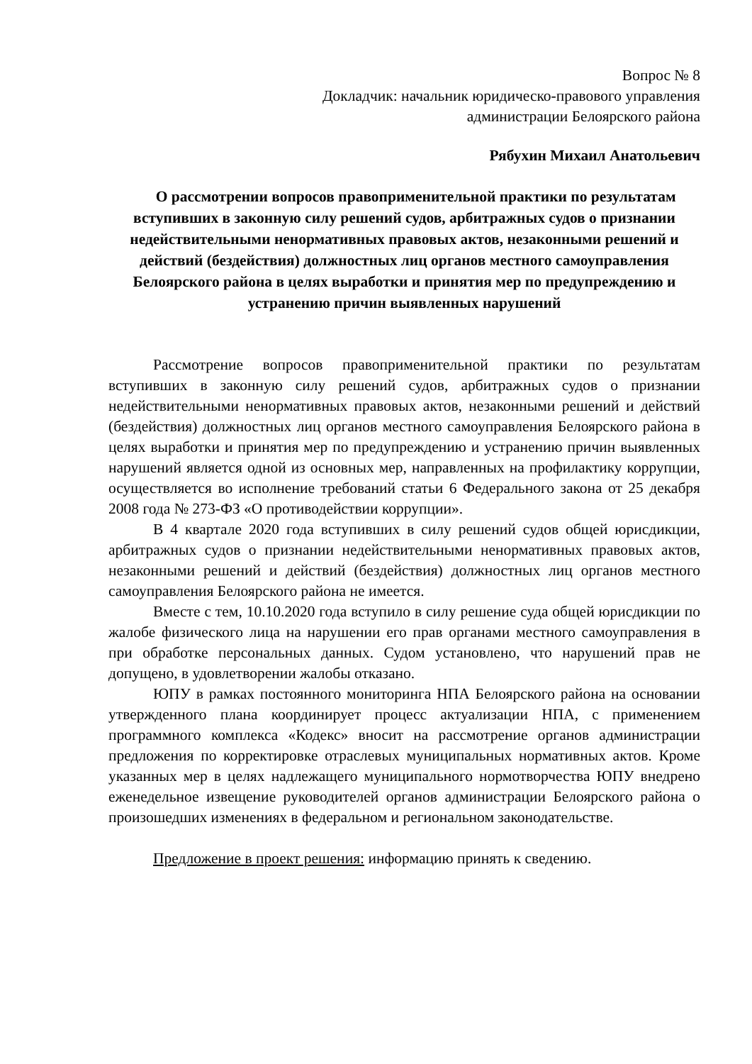Вопрос № 8
Докладчик: начальник юридическо-правового управления
администрации Белоярского района
Рябухин Михаил Анатольевич
О рассмотрении вопросов правоприменительной практики по результатам вступивших в законную силу решений судов, арбитражных судов о признании недействительными ненормативных правовых актов, незаконными решений и действий (бездействия) должностных лиц органов местного самоуправления Белоярского района в целях выработки и принятия мер по предупреждению и устранению причин выявленных нарушений
Рассмотрение вопросов правоприменительной практики по результатам вступивших в законную силу решений судов, арбитражных судов о признании недействительными ненормативных правовых актов, незаконными решений и действий (бездействия) должностных лиц органов местного самоуправления Белоярского района в целях выработки и принятия мер по предупреждению и устранению причин выявленных нарушений является одной из основных мер, направленных на профилактику коррупции, осуществляется во исполнение требований статьи 6 Федерального закона от 25 декабря 2008 года № 273-ФЗ «О противодействии коррупции».
В 4 квартале 2020 года вступивших в силу решений судов общей юрисдикции, арбитражных судов о признании недействительными ненормативных правовых актов, незаконными решений и действий (бездействия) должностных лиц органов местного самоуправления Белоярского района не имеется.
Вместе с тем, 10.10.2020 года вступило в силу решение суда общей юрисдикции по жалобе физического лица на нарушении его прав органами местного самоуправления в при обработке персональных данных. Судом установлено, что нарушений прав не допущено, в удовлетворении жалобы отказано.
ЮПУ в рамках постоянного мониторинга НПА Белоярского района на основании утвержденного плана координирует процесс актуализации НПА, с применением программного комплекса «Кодекс» вносит на рассмотрение органов администрации предложения по корректировке отраслевых муниципальных нормативных актов. Кроме указанных мер в целях надлежащего муниципального нормотворчества ЮПУ внедрено еженедельное извещение руководителей органов администрации Белоярского района о произошедших изменениях в федеральном и региональном законодательстве.
Предложение в проект решения: информацию принять к сведению.